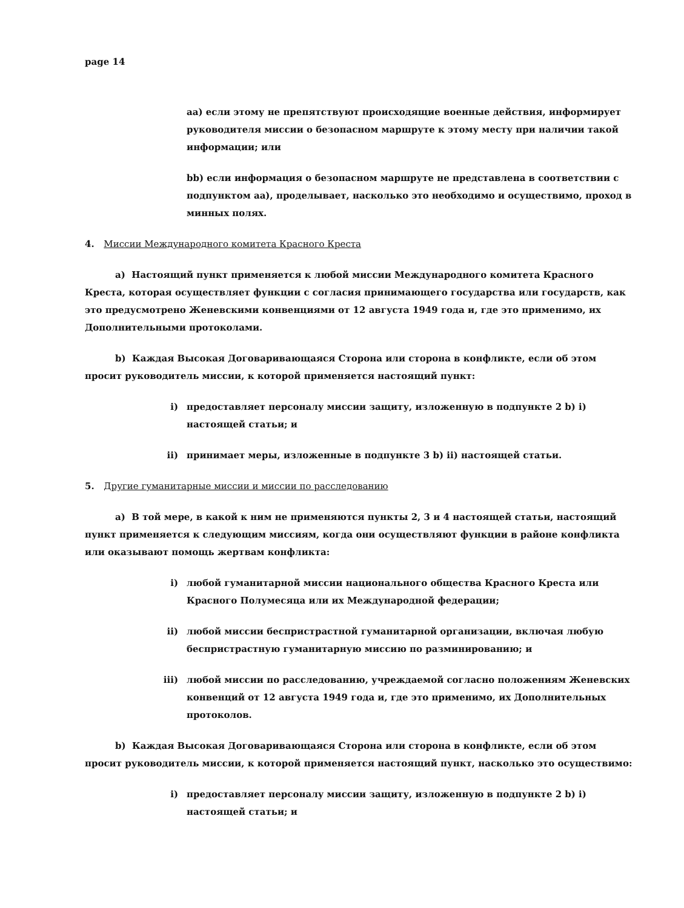page 14
aa) если этому не препятствуют происходящие военные действия, информирует руководителя миссии о безопасном маршруте к этому месту при наличии такой информации; или
bb) если информация о безопасном маршруте не представлена в соответствии с подпунктом аа), проделывает, насколько это необходимо и осуществимо, проход в минных полях.
4. Миссии Международного комитета Красного Креста
a) Настоящий пункт применяется к любой миссии Международного комитета Красного Креста, которая осуществляет функции с согласия принимающего государства или государств, как это предусмотрено Женевскими конвенциями от 12 августа 1949 года и, где это применимо, их Дополнительными протоколами.
b) Каждая Высокая Договаривающаяся Сторона или сторона в конфликте, если об этом просит руководитель миссии, к которой применяется настоящий пункт:
i) предоставляет персоналу миссии защиту, изложенную в подпункте 2 b) i) настоящей статьи; и
ii) принимает меры, изложенные в подпункте 3 b) ii) настоящей статьи.
5. Другие гуманитарные миссии и миссии по расследованию
a) В той мере, в какой к ним не применяются пункты 2, 3 и 4 настоящей статьи, настоящий пункт применяется к следующим миссиям, когда они осуществляют функции в районе конфликта или оказывают помощь жертвам конфликта:
i) любой гуманитарной миссии национального общества Красного Креста или Красного Полумесяца или их Международной федерации;
ii) любой миссии беспристрастной гуманитарной организации, включая любую беспристрастную гуманитарную миссию по разминированию; и
iii) любой миссии по расследованию, учреждаемой согласно положениям Женевских конвенций от 12 августа 1949 года и, где это применимо, их Дополнительных протоколов.
b) Каждая Высокая Договаривающаяся Сторона или сторона в конфликте, если об этом просит руководитель миссии, к которой применяется настоящий пункт, насколько это осуществимо:
i) предоставляет персоналу миссии защиту, изложенную в подпункте 2 b) i) настоящей статьи; и